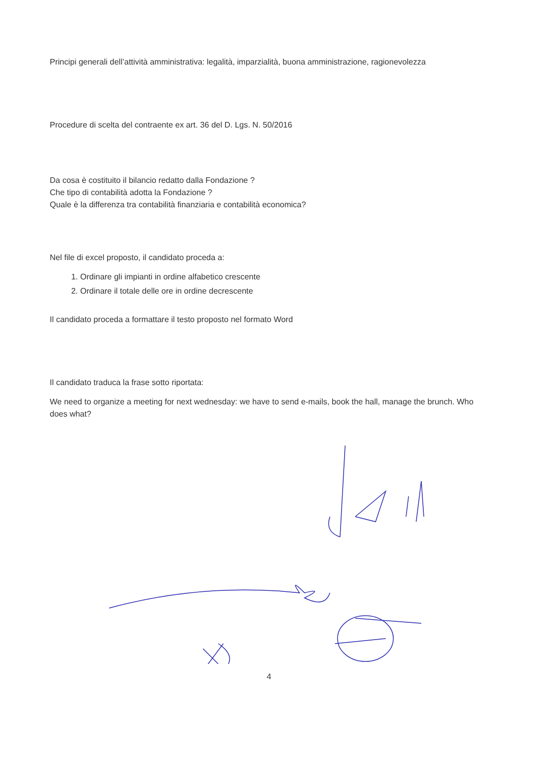Principi generali dell’attività amministrativa: legalità, imparzialità, buona amministrazione, ragionevolezza
Procedure di scelta del contraente ex art. 36 del D. Lgs. N. 50/2016
Da cosa è costituito il bilancio redatto dalla Fondazione ?
Che tipo di contabilità adotta la Fondazione ?
Quale è la differenza tra contabilità finanziaria e contabilità economica?
Nel file di excel proposto, il candidato proceda a:
1. Ordinare gli impianti in ordine alfabetico crescente
2. Ordinare il totale delle ore in ordine decrescente
Il candidato proceda a formattare il testo proposto nel formato Word
Il candidato traduca la frase sotto riportata:
We need to organize a meeting for next wednesday: we have to send e-mails, book the hall, manage the brunch. Who does what?
4